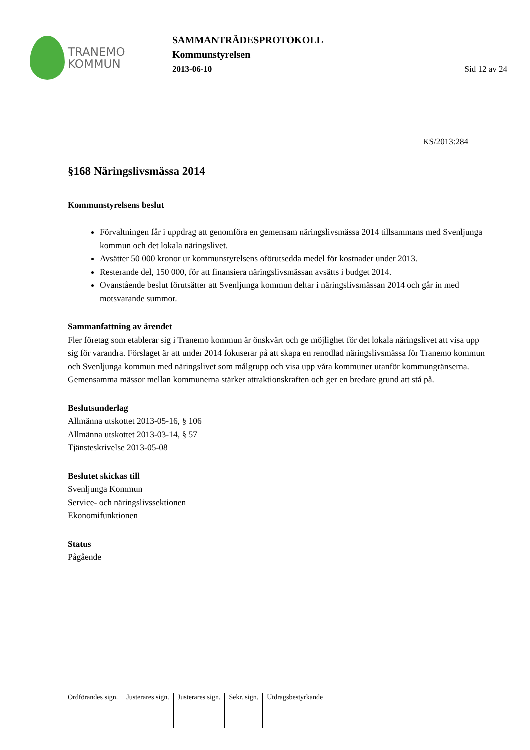TRANEMO
KOMMUN
SAMMANTRÄDESPROTOKOLL
Kommunstyrelsen
2013-06-10 Sid 12 av 24
KS/2013:284
§168 Näringslivsmässa 2014
Kommunstyrelsens beslut
Förvaltningen får i uppdrag att genomföra en gemensam näringslivsmässa 2014 tillsammans med Svenljunga kommun och det lokala näringslivet.
Avsätter 50 000 kronor ur kommunstyrelsens oförutsedda medel för kostnader under 2013.
Resterande del, 150 000, för att finansiera näringslivsmässan avsätts i budget 2014.
Ovanstående beslut förutsätter att Svenljunga kommun deltar i näringslivsmässan 2014 och går in med motsvarande summor.
Sammanfattning av ärendet
Fler företag som etablerar sig i Tranemo kommun är önskvärt och ge möjlighet för det lokala näringslivet att visa upp sig för varandra. Förslaget är att under 2014 fokuserar på att skapa en renodlad näringslivsmässa för Tranemo kommun och Svenljunga kommun med näringslivet som målgrupp och visa upp våra kommuner utanför kommungränserna.
Gemensamma mässor mellan kommunerna stärker attraktionskraften och ger en bredare grund att stå på.
Beslutsunderlag
Allmänna utskottet 2013-05-16, § 106
Allmänna utskottet 2013-03-14, § 57
Tjänsteskrivelse 2013-05-08
Beslutet skickas till
Svenljunga Kommun
Service- och näringslivssektionen
Ekonomifunktionen
Status
Pågående
Ordförandes sign. Justerares sign. Justerares sign. Sekr. sign. Utdragsbestyrkande